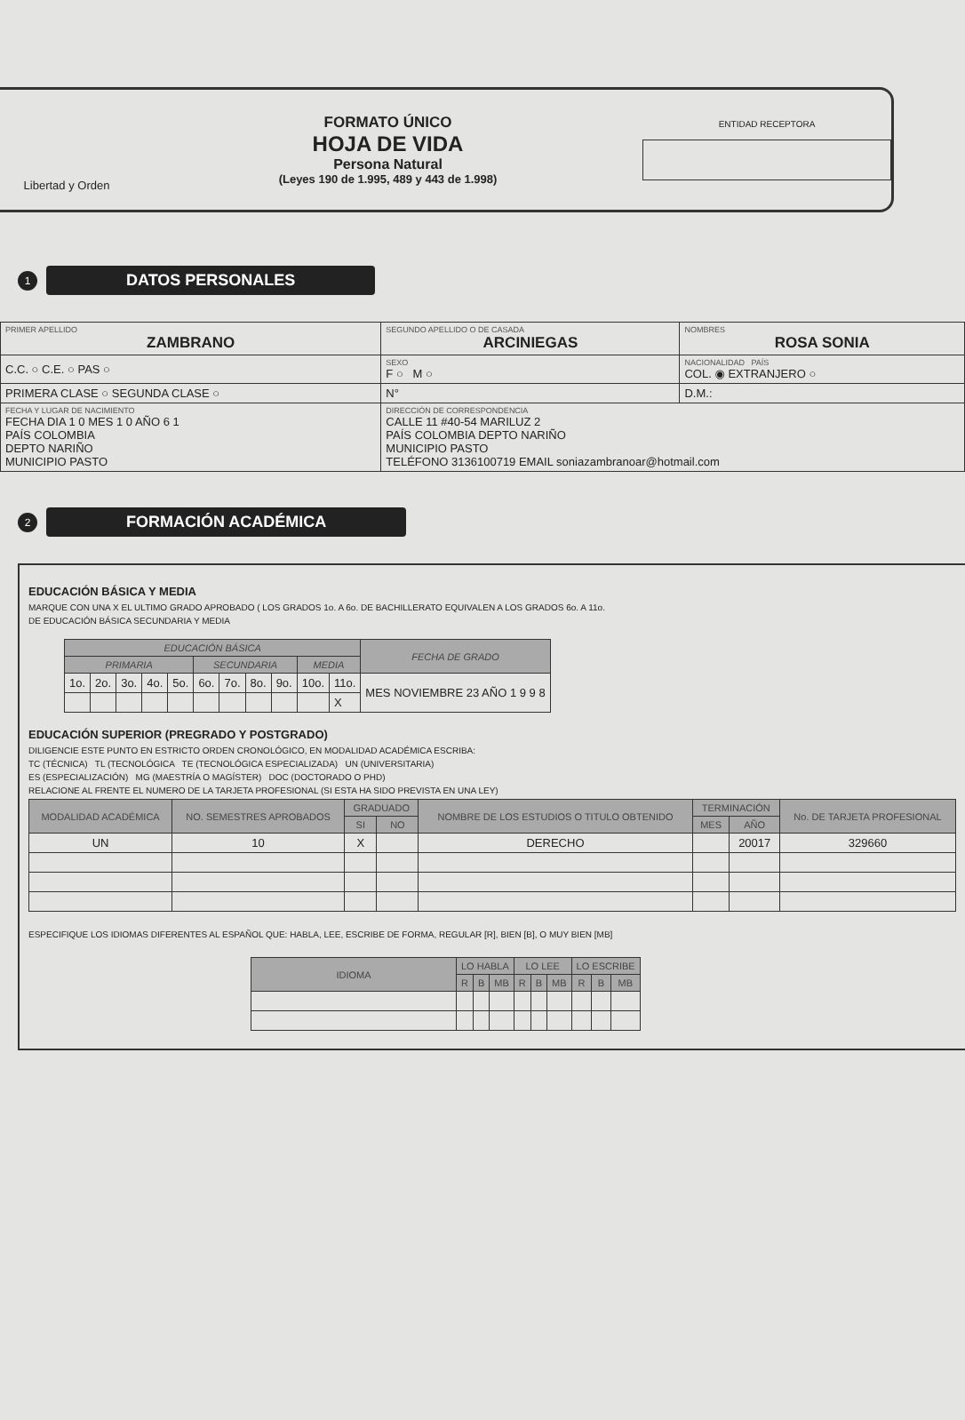Libertad y Orden
FORMATO ÚNICO
HOJA DE VIDA
Persona Natural
(Leyes 190 de 1.995, 489 y 443 de 1.998)
ENTIDAD RECEPTORA
1
DATOS PERSONALES
| PRIMER APELLIDO ZAMBRANO | SEGUNDO APELLIDO O DE CASADA ARCINIEGAS | | NOMBRES ROSA SONIA |
| C.C. ○ C.E. ○ PAS ○ | | SEXO F ○ M ○ | NACIONALIDAD PAÍS COL. ◉ EXTRANJERO ○ |
| PRIMERA CLASE ○ SEGUNDA CLASE ○ | | N° | D.M.: |
| FECHA Y LUGAR DE NACIMIENTO FECHA DIA 1 0 MES 1 0 AÑO 6 1 PAÍS COLOMBIA DEPTO NARIÑO MUNICIPIO PASTO | | DIRECCIÓN DE CORRESPONDENCIA CALLE 11 #40-54 MARILUZ 2 PAÍS COLOMBIA DEPTO NARIÑO MUNICIPIO PASTO TELÉFONO 3136100719 EMAIL soniazambranoar@hotmail.com | |
2
FORMACIÓN ACADÉMICA
EDUCACIÓN BÁSICA Y MEDIA
MARQUE CON UNA X EL ULTIMO GRADO APROBADO ( LOS GRADOS 1o. A 6o. DE BACHILLERATO EQUIVALEN A LOS GRADOS 6o. A 11o.
DE EDUCACIÓN BÁSICA SECUNDARIA Y MEDIA
| EDUCACIÓN BÁSICA | | | | | | | | | | | FECHA DE GRADO |
| --- | --- | --- | --- | --- | --- | --- | --- | --- | --- | --- | --- |
| PRIMARIA | | | | | SECUNDARIA | | | | MEDIA | | |
| 1o. | 2o. | 3o. | 4o. | 5o. | 6o. | 7o. | 8o. | 9o. | 10o. | 11o. | MES NOVIEMBRE 23 AÑO 1 9 9 8 |
| | | | | | | | | | | X | |
EDUCACIÓN SUPERIOR (PREGRADO Y POSTGRADO)
DILIGENCIE ESTE PUNTO EN ESTRICTO ORDEN CRONOLÓGICO, EN MODALIDAD ACADÉMICA ESCRIBA:
TC (TÉCNICA) TL (TECNOLÓGICA TE (TECNOLÓGICA ESPECIALIZADA) UN (UNIVERSITARIA)
ES (ESPECIALIZACIÓN) MG (MAESTRÍA O MAGÍSTER) DOC (DOCTORADO O PHD)
RELACIONE AL FRENTE EL NUMERO DE LA TARJETA PROFESIONAL (SI ESTA HA SIDO PREVISTA EN UNA LEY)
| MODALIDAD ACADÉMICA | NO. SEMESTRES APROBADOS | GRADUADO | | NOMBRE DE LOS ESTUDIOS O TITULO OBTENIDO | TERMINACIÓN | | No. DE TARJETA PROFESIONAL |
| --- | --- | --- | --- | --- | --- | --- | --- |
| | | SI | NO | | MES | AÑO | |
| UN | 10 | X | | DERECHO | | 20017 | 329660 |
ESPECIFIQUE LOS IDIOMAS DIFERENTES AL ESPAÑOL QUE: HABLA, LEE, ESCRIBE DE FORMA, REGULAR [R], BIEN [B], O MUY BIEN [MB]
| IDIOMA | LO HABLA | | | LO LEE | | | LO ESCRIBE | | |
| --- | --- | --- | --- | --- | --- | --- | --- | --- | --- |
| | R | B | MB | R | B | MB | R | B | MB |